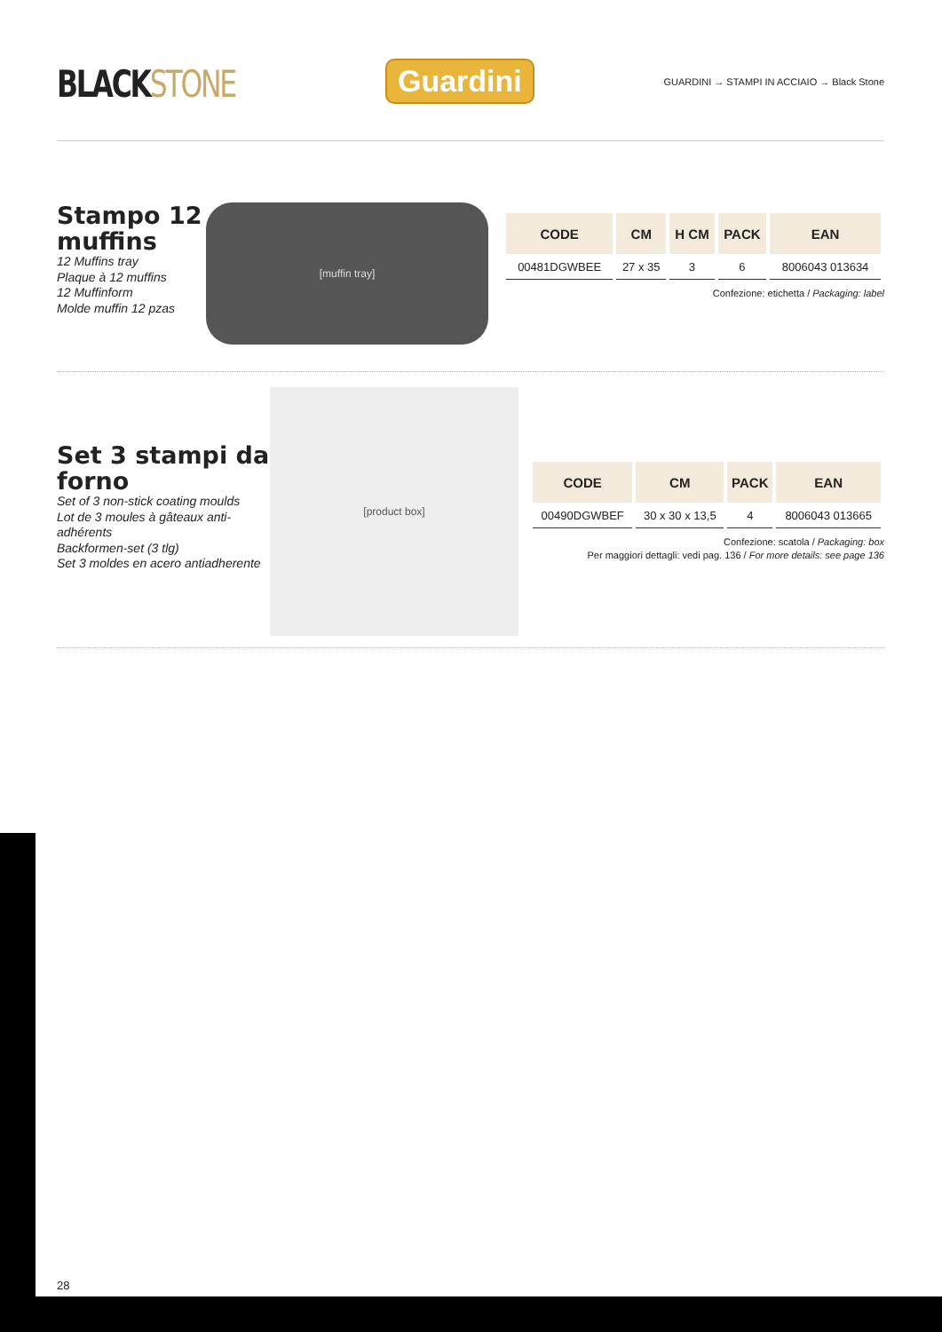BLACKSTONE
Guardini
GUARDINI → STAMPI IN ACCIAIO → Black Stone
Stampo 12 muffins
12 Muffins tray
Plaque à 12 muffins
12 Muffinform
Molde muffin 12 pzas
[muffin tray]
| CODE | CM | H CM | PACK | EAN |
| --- | --- | --- | --- | --- |
| 00481DGWBEE | 27 x 35 | 3 | 6 | 8006043 013634 |
Confezione: etichetta / Packaging: label
Set 3 stampi da forno
Set of 3 non-stick coating moulds
Lot de 3 moules à gâteaux anti-adhérents
Backformen-set (3 tlg)
Set 3 moldes en acero antiadherente
[product box]
| CODE | CM | PACK | EAN |
| --- | --- | --- | --- |
| 00490DGWBEF | 30 x 30 x 13,5 | 4 | 8006043 013665 |
Confezione: scatola / Packaging: box
Per maggiori dettagli: vedi pag. 136 / For more details: see page 136
28